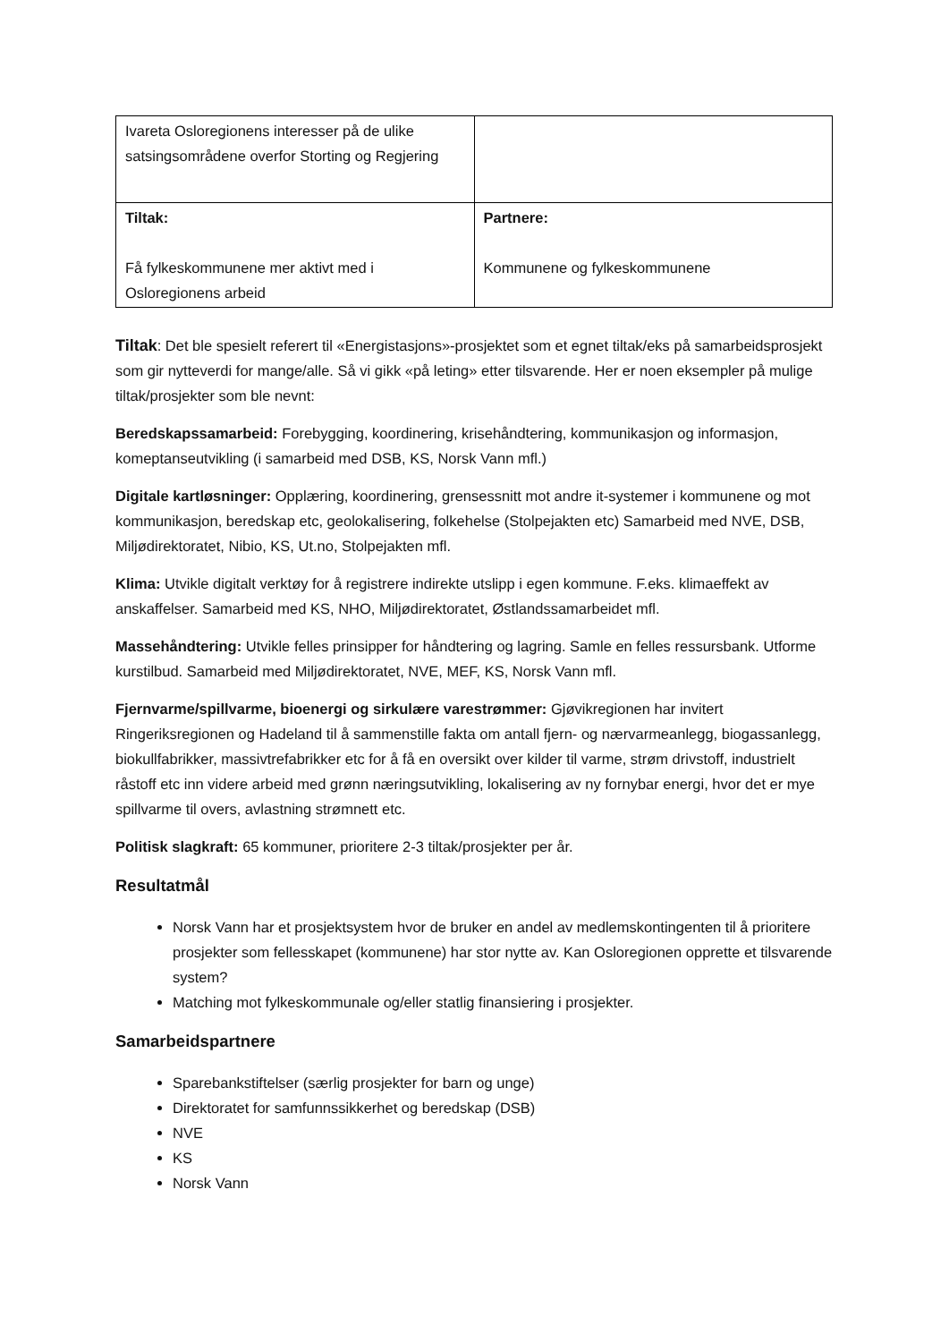| Ivareta Osloregionens interesser på de ulike satsingsområdene overfor Storting og Regjering | |
| Tiltak: Få fylkeskommunene mer aktivt med i Osloregionens arbeid | Partnere: Kommunene og fylkeskommunene |
Tiltak: Det ble spesielt referert til «Energistasjons»-prosjektet som et egnet tiltak/eks på samarbeidsprosjekt som gir nytteverdi for mange/alle. Så vi gikk «på leting» etter tilsvarende. Her er noen eksempler på mulige tiltak/prosjekter som ble nevnt:
Beredskapssamarbeid: Forebygging, koordinering, krisehåndtering, kommunikasjon og informasjon, komeptanseutvikling (i samarbeid med DSB, KS, Norsk Vann mfl.)
Digitale kartløsninger: Opplæring, koordinering, grensessnitt mot andre it-systemer i kommunene og mot kommunikasjon, beredskap etc, geolokalisering, folkehelse (Stolpejakten etc) Samarbeid med NVE, DSB, Miljødirektoratet, Nibio, KS, Ut.no, Stolpejakten mfl.
Klima: Utvikle digitalt verktøy for å registrere indirekte utslipp i egen kommune. F.eks. klimaeffekt av anskaffelser. Samarbeid med KS, NHO, Miljødirektoratet, Østlandssamarbeidet mfl.
Massehåndtering: Utvikle felles prinsipper for håndtering og lagring. Samle en felles ressursbank. Utforme kurstilbud. Samarbeid med Miljødirektoratet, NVE, MEF, KS, Norsk Vann mfl.
Fjernvarme/spillvarme, bioenergi og sirkulære varestrømmer: Gjøvikregionen har invitert Ringeriksregionen og Hadeland til å sammenstille fakta om antall fjern- og nærvarmeanlegg, biogassanlegg, biokullfabrikker, massivtrefabrikker etc for å få en oversikt over kilder til varme, strøm drivstoff, industrielt råstoff etc inn videre arbeid med grønn næringsutvikling, lokalisering av ny fornybar energi, hvor det er mye spillvarme til overs, avlastning strømnett etc.
Politisk slagkraft: 65 kommuner, prioritere 2-3 tiltak/prosjekter per år.
Resultatmål
Norsk Vann har et prosjektsystem hvor de bruker en andel av medlemskontingenten til å prioritere prosjekter som fellesskapet (kommunene) har stor nytte av. Kan Osloregionen opprette et tilsvarende system?
Matching mot fylkeskommunale og/eller statlig finansiering i prosjekter.
Samarbeidspartnere
Sparebankstiftelser (særlig prosjekter for barn og unge)
Direktoratet for samfunnssikkerhet og beredskap (DSB)
NVE
KS
Norsk Vann